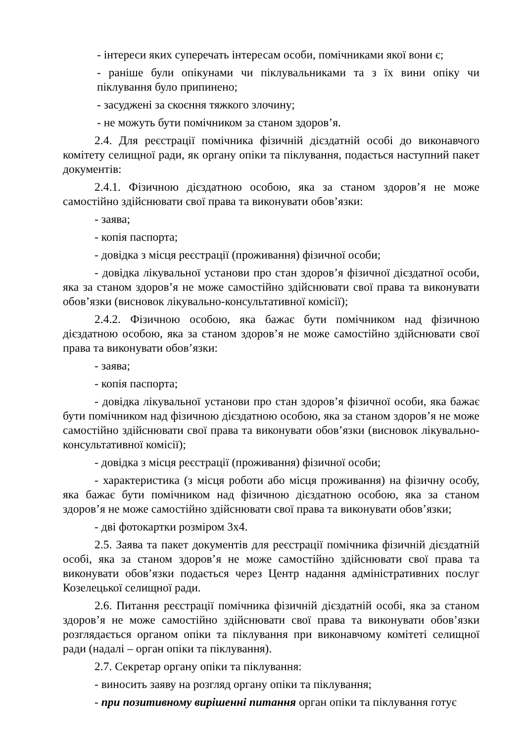- інтереси яких суперечать інтересам особи, помічниками якої вони є;
- раніше були опікунами чи піклувальниками та з їх вини опіку чи піклування було припинено;
- засуджені за скоєння тяжкого злочину;
- не можуть бути помічником за станом здоров’я.
2.4. Для реєстрації помічника фізичній дієздатній особі до виконавчого комітету селищної ради, як органу опіки та піклування, подається наступний пакет документів:
2.4.1. Фізичною дієздатною особою, яка за станом здоров’я не може самостійно здійснювати свої права та виконувати обов’язки:
- заява;
- копія паспорта;
- довідка з місця реєстрації (проживання) фізичної особи;
- довідка лікувальної установи про стан здоров’я фізичної дієздатної особи, яка за станом здоров’я не може самостійно здійснювати свої права та виконувати обов’язки (висновок лікувально-консультативної комісії);
2.4.2. Фізичною особою, яка бажає бути помічником над фізичною дієздатною особою, яка за станом здоров’я не може самостійно здійснювати свої права та виконувати обов’язки:
- заява;
- копія паспорта;
- довідка лікувальної установи про стан здоров’я фізичної особи, яка бажає бути помічником над фізичною дієздатною особою, яка за станом здоров’я не може самостійно здійснювати свої права та виконувати обов’язки (висновок лікувально-консультативної комісії);
- довідка з місця реєстрації (проживання) фізичної особи;
- характеристика (з місця роботи або місця проживання) на фізичну особу, яка бажає бути помічником над фізичною дієздатною особою, яка за станом здоров’я не може самостійно здійснювати свої права та виконувати обов’язки;
- дві фотокартки розміром 3х4.
2.5. Заява та пакет документів для реєстрації помічника фізичній дієздатній особі, яка за станом здоров’я не може самостійно здійснювати свої права та виконувати обов’язки подається через Центр надання адміністративних послуг Козелецької селищної ради.
2.6. Питання реєстрації помічника фізичній дієздатній особі, яка за станом здоров’я не може самостійно здійснювати свої права та виконувати обов’язки розглядається органом опіки та піклування при виконавчому комітеті селищної ради (надалі – орган опіки та піклування).
2.7. Секретар органу опіки та піклування:
- виносить заяву на розгляд органу опіки та піклування;
- при позитивному вирішенні питання орган опіки та піклування готує